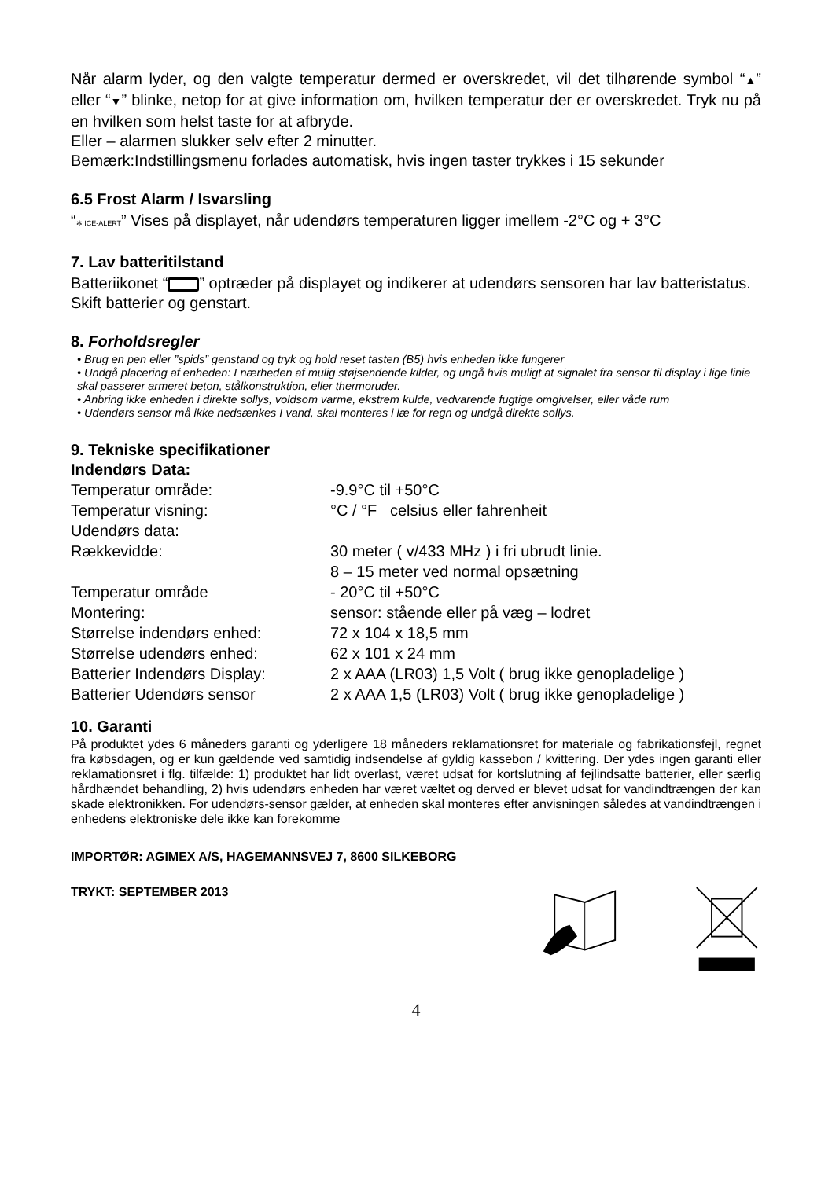Når alarm lyder, og den valgte temperatur dermed er overskredet, vil det tilhørende symbol “▲” eller “▼” blinke, netop for at give information om, hvilken temperatur der er overskredet. Tryk nu på en hvilken som helst taste for at afbryde.
Eller – alarmen slukker selv efter 2 minutter.
Bemærk:Indstillingsmenu forlades automatisk, hvis ingen taster trykkes i 15 sekunder
6.5 Frost Alarm / Isvarsling
“✻ ICE-ALERT” Vises på displayet, når udendørs temperaturen ligger imellem -2°C og + 3°C
7. Lav batteritilstand
Batteriikonet “ ” optræder på displayet og indikerer at udendørs sensoren har lav batteristatus. Skift batterier og genstart.
8. Forholdsregler
• Brug en pen eller ”spids” genstand og tryk og hold reset tasten (B5) hvis enheden ikke fungerer
• Undgå placering af enheden: I nærheden af mulig støjsendende kilder, og ungå hvis muligt at signalet fra sensor til display i lige linie skal passerer armeret beton, stålkonstruktion, eller thermoruder.
• Anbring ikke enheden i direkte sollys, voldsom varme, ekstrem kulde, vedvarende fugtige omgivelser, eller våde rum
• Udendørs sensor må ikke nedsænkes I vand, skal monteres i læ for regn og undgå direkte sollys.
9. Tekniske specifikationer
Indendørs Data:
| Temperatur område: | -9.9°C til +50°C |
| Temperatur visning: | °C / °F celsius eller fahrenheit |
| Udendørs data: | |
| Rækkevidde: | 30 meter ( v/433 MHz ) i fri ubrudt linie. 8 – 15 meter ved normal opsætning |
| Temperatur område | - 20°C til +50°C |
| Montering: | sensor: stående eller på væg – lodret |
| Størrelse indendørs enhed: | 72 x 104 x 18,5 mm |
| Størrelse udendørs enhed: | 62 x 101 x 24 mm |
| Batterier Indendørs Display: | 2 x AAA (LR03) 1,5 Volt ( brug ikke genopladelige ) |
| Batterier Udendørs sensor | 2 x AAA 1,5 (LR03) Volt ( brug ikke genopladelige ) |
10. Garanti
På produktet ydes 6 måneders garanti og yderligere 18 måneders reklamationsret for materiale og fabrikationsfejl, regnet fra købsdagen, og er kun gældende ved samtidig indsendelse af gyldig kassebon / kvittering. Der ydes ingen garanti eller reklamationsret i flg. tilfælde: 1) produktet har lidt overlast, været udsat for kortslutning af fejlindsatte batterier, eller særlig hårdhændet behandling, 2) hvis udendørs enheden har været væltet og derved er blevet udsat for vandindtrængen der kan skade elektronikken. For udendørs-sensor gælder, at enheden skal monteres efter anvisningen således at vandindtrængen i enhedens elektroniske dele ikke kan forekomme
IMPORTØR: AGIMEX A/S, HAGEMANNSVEJ 7, 8600 SILKEBORG
TRYKT: SEPTEMBER 2013
4